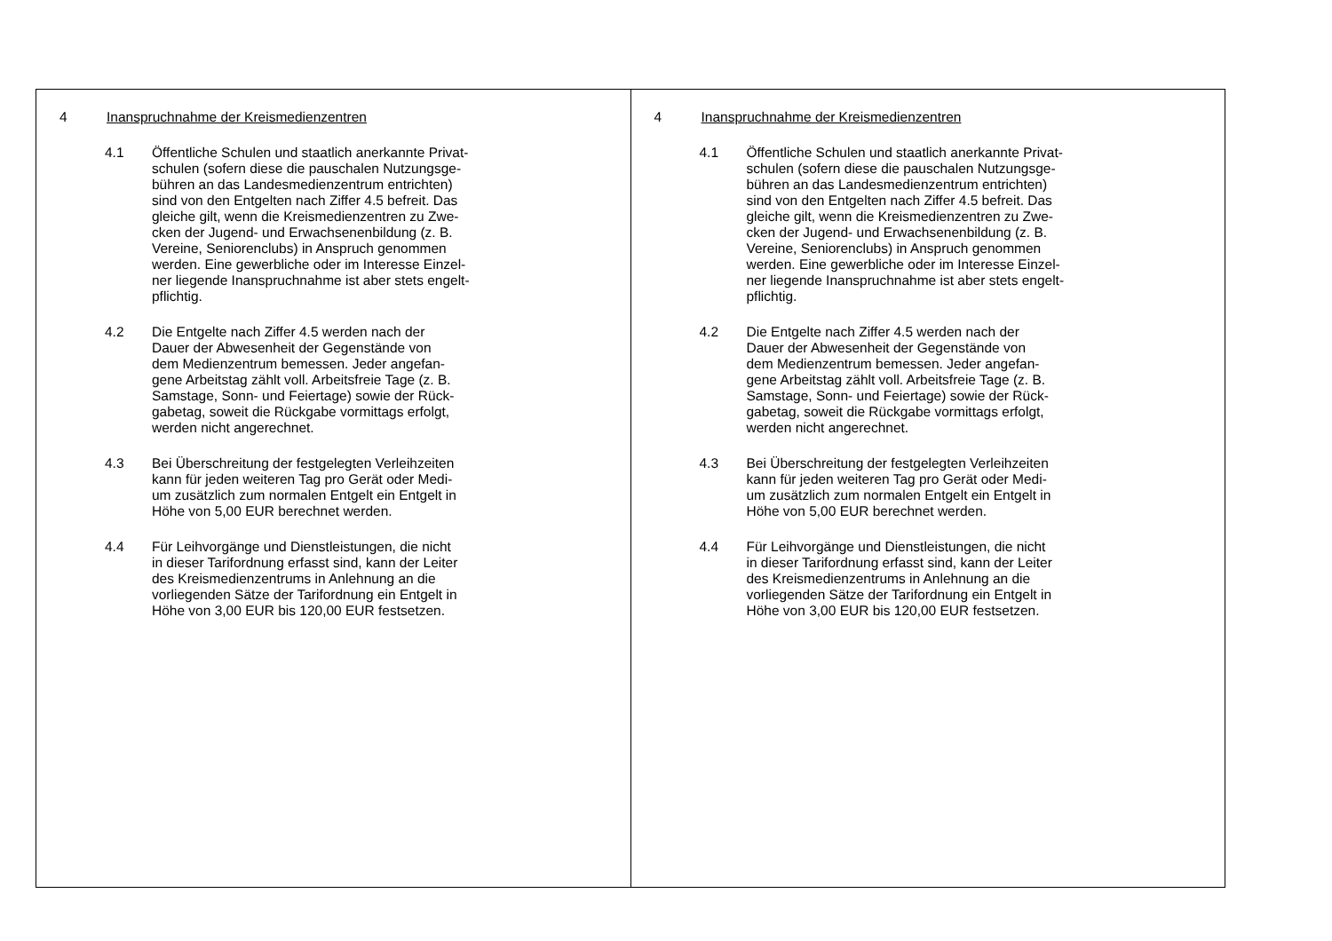| 4 Inanspruchnahme der Kreismedienzentren 4.1 Öffentliche Schulen und staatlich anerkannte Privat- schulen (sofern diese die pauschalen Nutzungsge- bühren an das Landesmedienzentrum entrichten) sind von den Entgelten nach Ziffer 4.5 befreit. Das gleiche gilt, wenn die Kreismedienzentren zu Zwe- cken der Jugend- und Erwachsenenbildung (z. B. Vereine, Seniorenclubs) in Anspruch genommen werden. Eine gewerbliche oder im Interesse Einzel- ner liegende Inanspruchnahme ist aber stets engelt- pflichtig. 4.2 Die Entgelte nach Ziffer 4.5 werden nach der Dauer der Abwesenheit der Gegenstände von dem Medienzentrum bemessen. Jeder angefan- gene Arbeitstag zählt voll. Arbeitsfreie Tage (z. B. Samstage, Sonn- und Feiertage) sowie der Rück- gabetag, soweit die Rückgabe vormittags erfolgt, werden nicht angerechnet. 4.3 Bei Überschreitung der festgelegten Verleihzeiten kann für jeden weiteren Tag pro Gerät oder Medi- um zusätzlich zum normalen Entgelt ein Entgelt in Höhe von 5,00 EUR berechnet werden. 4.4 Für Leihvorgänge und Dienstleistungen, die nicht in dieser Tarifordnung erfasst sind, kann der Leiter des Kreismedienzentrums in Anlehnung an die vorliegenden Sätze der Tarifordnung ein Entgelt in Höhe von 3,00 EUR bis 120,00 EUR festsetzen. | 4 Inanspruchnahme der Kreismedienzentren 4.1 Öffentliche Schulen und staatlich anerkannte Privat- schulen (sofern diese die pauschalen Nutzungsge- bühren an das Landesmedienzentrum entrichten) sind von den Entgelten nach Ziffer 4.5 befreit. Das gleiche gilt, wenn die Kreismedienzentren zu Zwe- cken der Jugend- und Erwachsenenbildung (z. B. Vereine, Seniorenclubs) in Anspruch genommen werden. Eine gewerbliche oder im Interesse Einzel- ner liegende Inanspruchnahme ist aber stets engelt- pflichtig. 4.2 Die Entgelte nach Ziffer 4.5 werden nach der Dauer der Abwesenheit der Gegenstände von dem Medienzentrum bemessen. Jeder angefan- gene Arbeitstag zählt voll. Arbeitsfreie Tage (z. B. Samstage, Sonn- und Feiertage) sowie der Rück- gabetag, soweit die Rückgabe vormittags erfolgt, werden nicht angerechnet. 4.3 Bei Überschreitung der festgelegten Verleihzeiten kann für jeden weiteren Tag pro Gerät oder Medi- um zusätzlich zum normalen Entgelt ein Entgelt in Höhe von 5,00 EUR berechnet werden. 4.4 Für Leihvorgänge und Dienstleistungen, die nicht in dieser Tarifordnung erfasst sind, kann der Leiter des Kreismedienzentrums in Anlehnung an die vorliegenden Sätze der Tarifordnung ein Entgelt in Höhe von 3,00 EUR bis 120,00 EUR festsetzen. |